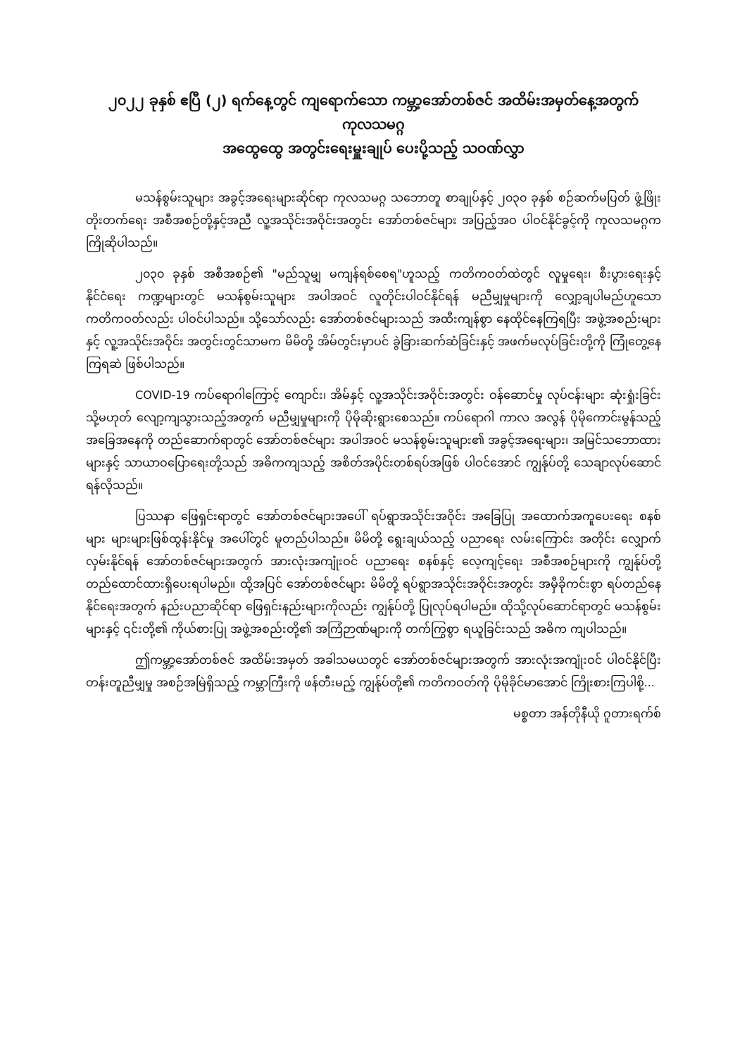၂၀၂၂ ခုနှစ် ဧပြီ (၂) ရက်နေ့တွင် ကျရောက်သော ကမ္ဘာ့အော်တစ်ဇင် အထိမ်းအမှတ်နေ့အတွက် ကုလသမဂ္ဂ
အထွေထွေ အတွင်းရေးမှူးချုပ် ပေးပို့သည့် သဝဏ်လွှာ
မသန်စွမ်းသူများ အခွင့်အရေးများဆိုင်ရာ ကုလသမဂ္ဂ သဘောတူ စာချုပ်နှင့် ၂၀၃၀ ခုနှစ် စဉ်ဆက်မပြတ် ဖွံ့ဖြိုးတိုးတက်ရေး အစီအစဉ်တို့နှင့်အညီ လူ့အသိုင်းအဝိုင်းအတွင်း အော်တစ်ဇင်များ အပြည့်အဝ ပါဝင်နိုင်ခွင့်ကို ကုလသမဂ္ဂက ကြိုဆိုပါသည်။
၂၀၃၀ ခုနှစ် အစီအစဉ်၏ "မည်သူမျှ မကျန်ရစ်စေရ"ဟူသည့် ကတိကဝတ်ထဲတွင် လူမှုရေး၊ စီးပွားရေးနှင့် နိုင်ငံရေး ကဏ္ဍများတွင် မသန်စွမ်းသူများ အပါအဝင် လူတိုင်းပါဝင်နိုင်ရန် မညီမျှမှုများကို လျှော့ချပါမည်ဟူသော ကတိကဝတ်လည်း ပါဝင်ပါသည်။ သို့သော်လည်း အော်တစ်ဇင်များသည် အထီးကျန်စွာ နေထိုင်နေကြရပြီး အဖွဲ့အစည်းများနှင့် လူ့အသိုင်းအဝိုင်း အတွင်းတွင်သာမက မိမိတို့ အိမ်တွင်းမှာပင် ခွဲခြားဆက်ဆံခြင်းနှင့် အဖက်မလုပ်ခြင်းတို့ကို ကြုံတွေ့နေကြရဆဲ ဖြစ်ပါသည်။
COVID-19 ကပ်ရောဂါကြောင့် ကျောင်း၊ အိမ်နှင့် လူ့အသိုင်းအဝိုင်းအတွင်း ဝန်ဆောင်မှု လုပ်ငန်းများ ဆုံးရှုံးခြင်း သို့မဟုတ် လျော့ကျသွားသည့်အတွက် မညီမျှမှုများကို ပိုမိုဆိုးရွားစေသည်။ ကပ်ရောဂါ ကာလ အလွန် ပိုမိုကောင်းမွန်သည့် အခြေအနေကို တည်ဆောက်ရာတွင် အော်တစ်ဇင်များ အပါအဝင် မသန်စွမ်းသူများ၏ အခွင့်အရေးများ၊ အမြင်သဘောထားများနှင့် သာယာဝပြောရေးတို့သည် အဓိကကျသည့် အစိတ်အပိုင်းတစ်ရပ်အဖြစ် ပါဝင်အောင် ကျွန်ုပ်တို့ သေချာလုပ်ဆောင်ရန်လိုသည်။
ပြဿနာ ဖြေရှင်းရာတွင် အော်တစ်ဇင်များအပေါ် ရပ်ရွာအသိုင်းအဝိုင်း အခြေပြု အထောက်အကူပေးရေး စနစ်များ များများဖြစ်ထွန်းနိုင်မှု အပေါ်တွင် မူတည်ပါသည်။ မိမိတို့ ရွေးချယ်သည့် ပညာရေး လမ်းကြောင်း အတိုင်း လျှောက်လှမ်းနိုင်ရန် အော်တစ်ဇင်များအတွက် အားလုံးအကျုံးဝင် ပညာရေး စနစ်နှင့် လေ့ကျင့်ရေး အစီအစဉ်များကို ကျွန်ုပ်တို့ တည်ထောင်ထားရှိပေးရပါမည်။ ထို့အပြင် အော်တစ်ဇင်များ မိမိတို့ ရပ်ရွာအသိုင်းအဝိုင်းအတွင်း အမှီခိုကင်းစွာ ရပ်တည်နေနိုင်ရေးအတွက် နည်းပညာဆိုင်ရာ ဖြေရှင်းနည်းများကိုလည်း ကျွန်ုပ်တို့ ပြုလုပ်ရပါမည်။ ထိုသို့လုပ်ဆောင်ရာတွင် မသန်စွမ်းများနှင့် ၎င်းတို့၏ ကိုယ်စားပြု အဖွဲ့အစည်းတို့၏ အကြံဉာဏ်များကို တက်ကြွစွာ ရယူခြင်းသည် အဓိက ကျပါသည်။
ဤကမ္ဘာ့အော်တစ်ဇင် အထိမ်းအမှတ် အခါသမယတွင် အော်တစ်ဇင်များအတွက် အားလုံးအကျုံးဝင် ပါဝင်နိုင်ပြီး တန်းတူညီမျှမှု အစဉ်အမြဲရှိသည့် ကမ္ဘာကြီးကို ဖန်တီးမည့် ကျွန်ုပ်တို့၏ ကတိကဝတ်ကို ပိုမိုခိုင်မာအောင် ကြိုးစားကြပါစို့...
မစ္စတာ အန်တိုနီယို ဂူတားရက်စ်